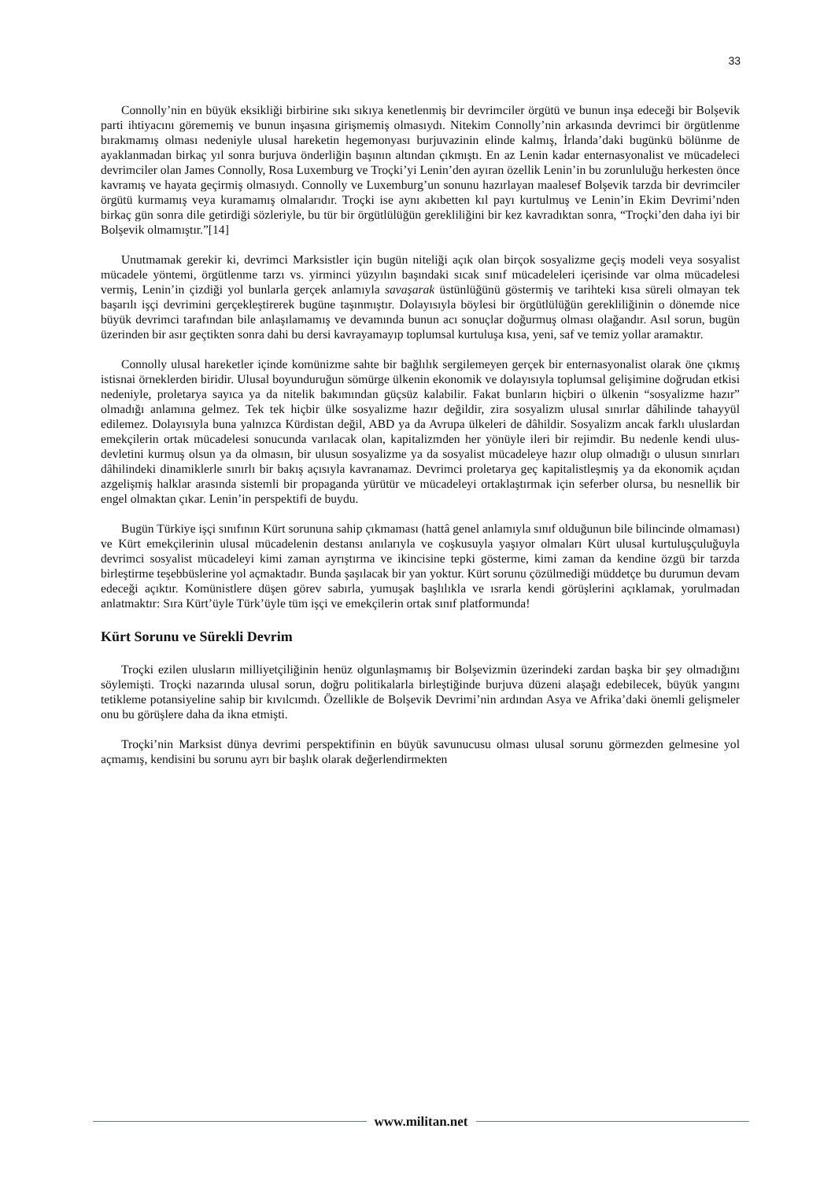33
Connolly’nin en büyük eksikliği birbirine sıkı sıkıya kenetlenmiş bir devrimciler örgütü ve bunun inşa edeceği bir Bolşevik parti ihtiyacını görememiş ve bunun inşasına girişmemiş olmasıydı. Nitekim Connolly’nin arkasında devrimci bir örgütlenme bırakmamış olması nedeniyle ulusal hareketin hegemonyası burjuvazinin elinde kalmış, İrlanda’daki bugünkü bölünme de ayaklanmadan birkaç yıl sonra burjuva önderliğin başının altından çıkmıştı. En az Lenin kadar enternasyonalist ve mücadeleci devrimciler olan James Connolly, Rosa Luxemburg ve Troçki’yi Lenin’den ayıran özellik Lenin’in bu zorunluluğu herkesten önce kavramış ve hayata geçirmiş olmasıydı. Connolly ve Luxemburg’un sonunu hazırlayan maalesef Bolşevik tarzda bir devrimciler örgütü kurmamış veya kuramamış olmalarıdır. Troçki ise aynı akıbetten kıl payı kurtulmuş ve Lenin’in Ekim Devrimi’nden birkaç gün sonra dile getirdiği sözleriyle, bu tür bir örgütlülüğün gerekliliğini bir kez kavradıktan sonra, “Troçki’den daha iyi bir Bolşevik olmamıştır.”[14]
Unutmamak gerekir ki, devrimci Marksistler için bugün niteliği açık olan birçok sosyalizme geçiş modeli veya sosyalist mücadele yöntemi, örgütlenme tarzı vs. yirminci yüzyılın başındaki sıcak sınıf mücadeleleri içerisinde var olma mücadelesi vermiş, Lenin’in çizdiği yol bunlarla gerçek anlamıyla savaşarak üstünlüğünü göstermiş ve tarihteki kısa süreli olmayan tek başarılı işçi devrimini gerçekleştirerek bugüne taşınmıştır. Dolayısıyla böylesi bir örgütlülüğün gerekliliğinin o dönemde nice büyük devrimci tarafından bile anlaşılamamış ve devamında bunun acı sonuçlar doğurmuş olması olağandır. Asıl sorun, bugün üzerinden bir asır geçtikten sonra dahi bu dersi kavrayamayıp toplumsal kurtuluşa kısa, yeni, saf ve temiz yollar aramaktır.
Connolly ulusal hareketler içinde komünizme sahte bir bağlılık sergilemeyen gerçek bir enternasyonalist olarak öne çıkmış istisnai örneklerden biridir. Ulusal boyunduruğun sömürge ülkenin ekonomik ve dolayısıyla toplumsal gelişimine doğrudan etkisi nedeniyle, proletarya sayıca ya da nitelik bakımından güçsüz kalabilir. Fakat bunların hiçbiri o ülkenin “sosyalizme hazır” olmadığı anlamına gelmez. Tek tek hiçbir ülke sosyalizme hazır değildir, zira sosyalizm ulusal sınırlar dâhilinde tahayyül edilemez. Dolayısıyla buna yalnızca Kürdistan değil, ABD ya da Avrupa ülkeleri de dâhildir. Sosyalizm ancak farklı uluslardan emekçilerin ortak mücadelesi sonucunda varılacak olan, kapitalizmden her yönüyle ileri bir rejimdir. Bu nedenle kendi ulus-devletini kurmuş olsun ya da olmasın, bir ulusun sosyalizme ya da sosyalist mücadeleye hazır olup olmadığı o ulusun sınırları dâhilindeki dinamiklerle sınırlı bir bakış açısıyla kavranamaz. Devrimci proletarya geç kapitalistleşmiş ya da ekonomik açıdan azgelişmiş halklar arasında sistemli bir propaganda yürütür ve mücadeleyi ortaklaştırmak için seferber olursa, bu nesnellik bir engel olmaktan çıkar. Lenin’in perspektifi de buydu.
Bugün Türkiye işçi sınıfının Kürt sorununa sahip çıkmaması (hattâ genel anlamıyla sınıf olduğunun bile bilincinde olmaması) ve Kürt emekçilerinin ulusal mücadelenin destansı anılarıyla ve coşkusuyla yaşıyor olmaları Kürt ulusal kurtuluşçuluğuyla devrimci sosyalist mücadeleyi kimi zaman ayrıştırma ve ikincisine tepki gösterme, kimi zaman da kendine özgü bir tarzda birleştirme teşebbüslerine yol açmaktadır. Bunda şaşılacak bir yan yoktur. Kürt sorunu çözülmediği müddetçe bu durumun devam edeceği açıktır. Komünistlere düşen görev sabırla, yumuşak başlılıkla ve ısrarla kendi görüşlerini açıklamak, yorulmadan anlatmaktır: Sıra Kürt’üyle Türk’üyle tüm işçi ve emekçilerin ortak sınıf platformunda!
Kürt Sorunu ve Sürekli Devrim
Troçki ezilen ulusların milliyetçiliğinin henüz olgunlaşmamış bir Bolşevizmin üzerindeki zardan başka bir şey olmadığını söylemişti. Troçki nazarında ulusal sorun, doğru politikalarla birleştiğinde burjuva düzeni alaşağı edebilecek, büyük yangını tetikleme potansiyeline sahip bir kıvılcımdı. Özellikle de Bolşevik Devrimi’nin ardından Asya ve Afrika’daki önemli gelişmeler onu bu görüşlere daha da ikna etmişti.
Troçki’nin Marksist dünya devrimi perspektifinin en büyük savunucusu olması ulusal sorunu görmezden gelmesine yol açmamış, kendisini bu sorunu ayrı bir başlık olarak değerlendirmekten
www.militan.net